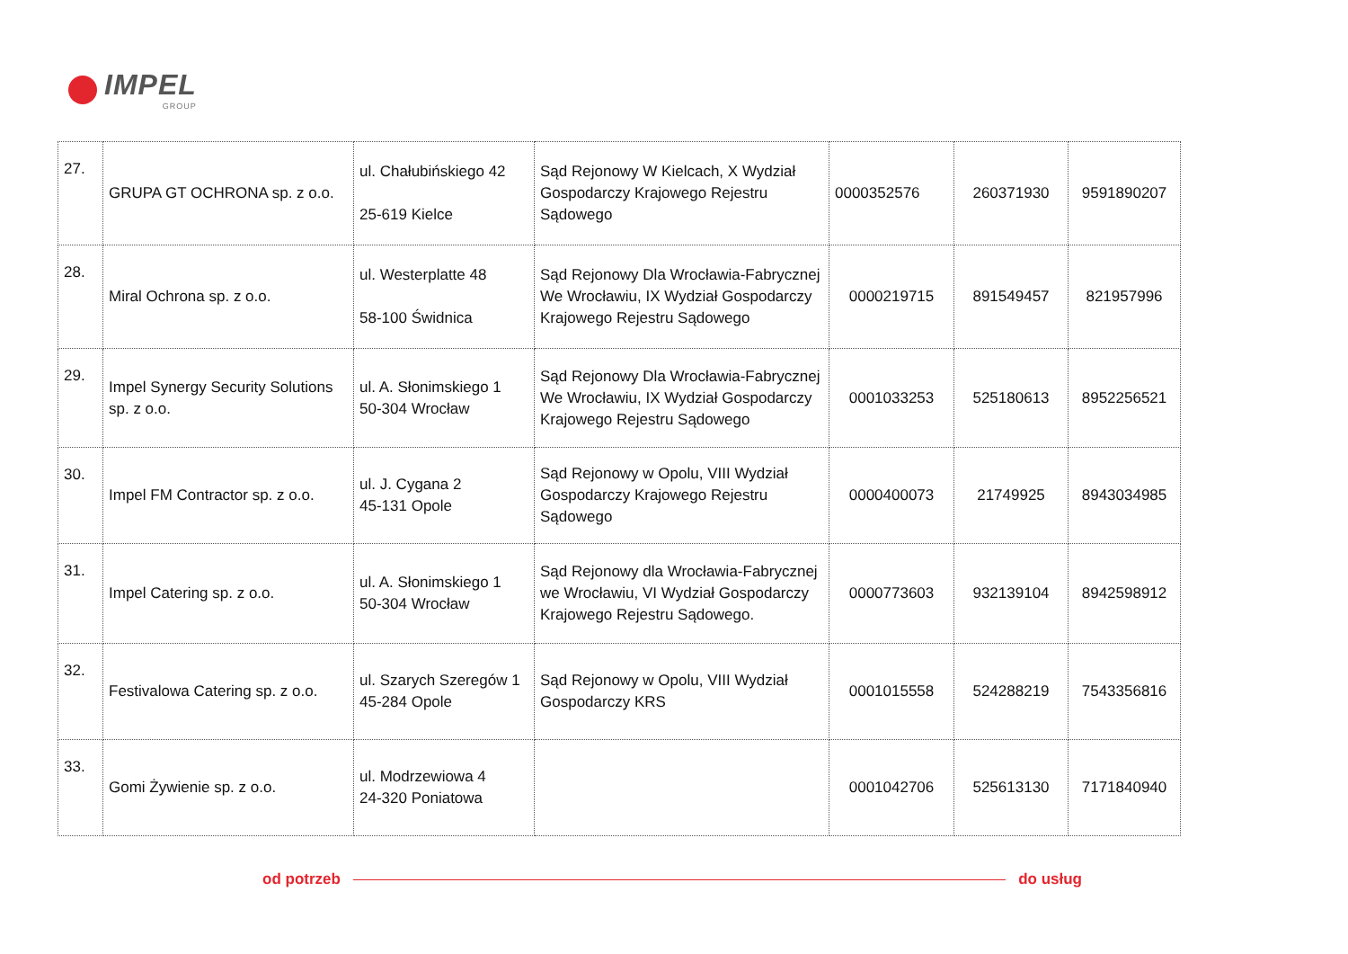IMPEL
GROUP
| 27. | GRUPA GT OCHRONA sp. z o.o. | ul. Chałubińskiego 42 25-619 Kielce | Sąd Rejonowy W Kielcach, X Wydział Gospodarczy Krajowego Rejestru Sądowego | 0000352576 | 260371930 | 9591890207 |
| 28. | Miral Ochrona sp. z o.o. | ul. Westerplatte 48 58-100 Świdnica | Sąd Rejonowy Dla Wrocławia-Fabrycznej We Wrocławiu, IX Wydział Gospodarczy Krajowego Rejestru Sądowego | 0000219715 | 891549457 | 821957996 |
| 29. | Impel Synergy Security Solutions sp. z o.o. | ul. A. Słonimskiego 1 50-304 Wrocław | Sąd Rejonowy Dla Wrocławia-Fabrycznej We Wrocławiu, IX Wydział Gospodarczy Krajowego Rejestru Sądowego | 0001033253 | 525180613 | 8952256521 |
| 30. | Impel FM Contractor sp. z o.o. | ul. J. Cygana 2 45-131 Opole | Sąd Rejonowy w Opolu, VIII Wydział Gospodarczy Krajowego Rejestru Sądowego | 0000400073 | 21749925 | 8943034985 |
| 31. | Impel Catering sp. z o.o. | ul. A. Słonimskiego 1 50-304 Wrocław | Sąd Rejonowy dla Wrocławia-Fabrycznej we Wrocławiu, VI Wydział Gospodarczy Krajowego Rejestru Sądowego. | 0000773603 | 932139104 | 8942598912 |
| 32. | Festivalowa Catering sp. z o.o. | ul. Szarych Szeregów 1 45-284 Opole | Sąd Rejonowy w Opolu, VIII Wydział Gospodarczy KRS | 0001015558 | 524288219 | 7543356816 |
| 33. | Gomi Żywienie sp. z o.o. | ul. Modrzewiowa 4 24-320 Poniatowa | | 0001042706 | 525613130 | 7171840940 |
od potrzeb do usług